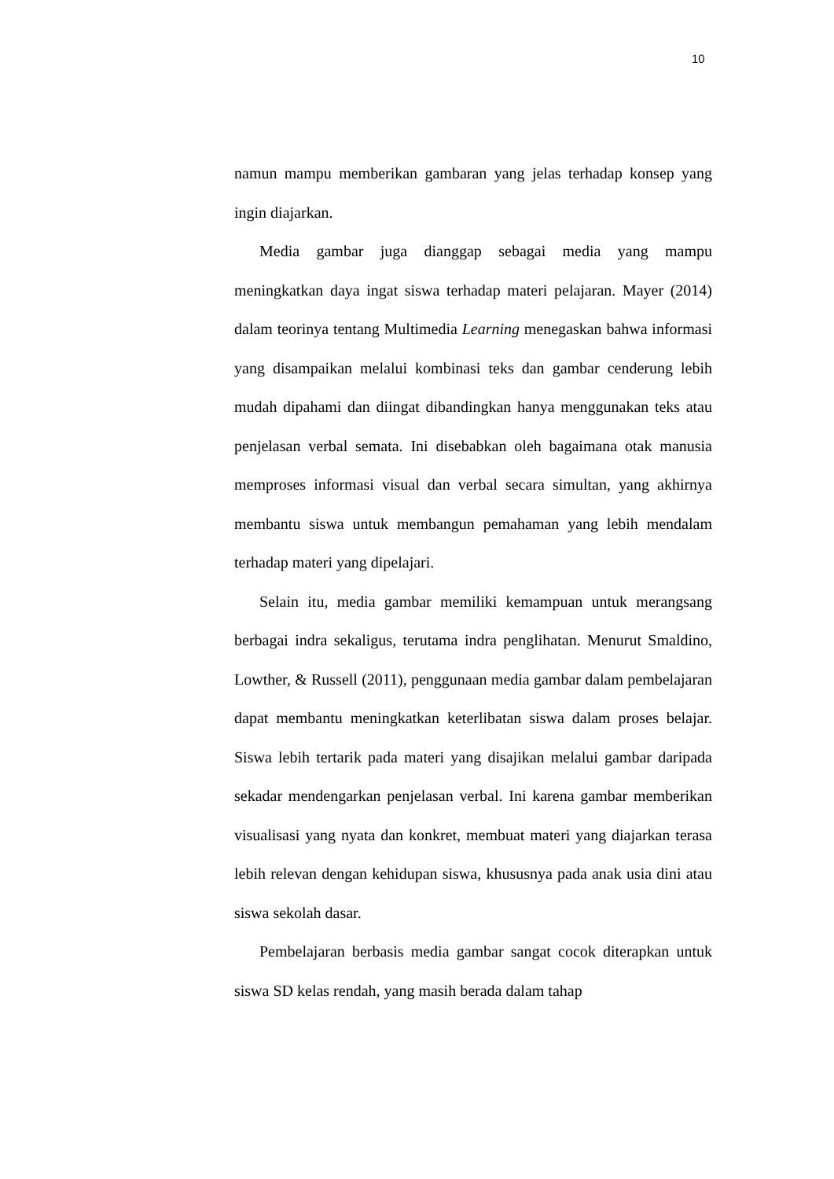10
namun mampu memberikan gambaran yang jelas terhadap konsep yang ingin diajarkan.
Media gambar juga dianggap sebagai media yang mampu meningkatkan daya ingat siswa terhadap materi pelajaran. Mayer (2014) dalam teorinya tentang Multimedia Learning menegaskan bahwa informasi yang disampaikan melalui kombinasi teks dan gambar cenderung lebih mudah dipahami dan diingat dibandingkan hanya menggunakan teks atau penjelasan verbal semata. Ini disebabkan oleh bagaimana otak manusia memproses informasi visual dan verbal secara simultan, yang akhirnya membantu siswa untuk membangun pemahaman yang lebih mendalam terhadap materi yang dipelajari.
Selain itu, media gambar memiliki kemampuan untuk merangsang berbagai indra sekaligus, terutama indra penglihatan. Menurut Smaldino, Lowther, & Russell (2011), penggunaan media gambar dalam pembelajaran dapat membantu meningkatkan keterlibatan siswa dalam proses belajar. Siswa lebih tertarik pada materi yang disajikan melalui gambar daripada sekadar mendengarkan penjelasan verbal. Ini karena gambar memberikan visualisasi yang nyata dan konkret, membuat materi yang diajarkan terasa lebih relevan dengan kehidupan siswa, khususnya pada anak usia dini atau siswa sekolah dasar.
Pembelajaran berbasis media gambar sangat cocok diterapkan untuk siswa SD kelas rendah, yang masih berada dalam tahap